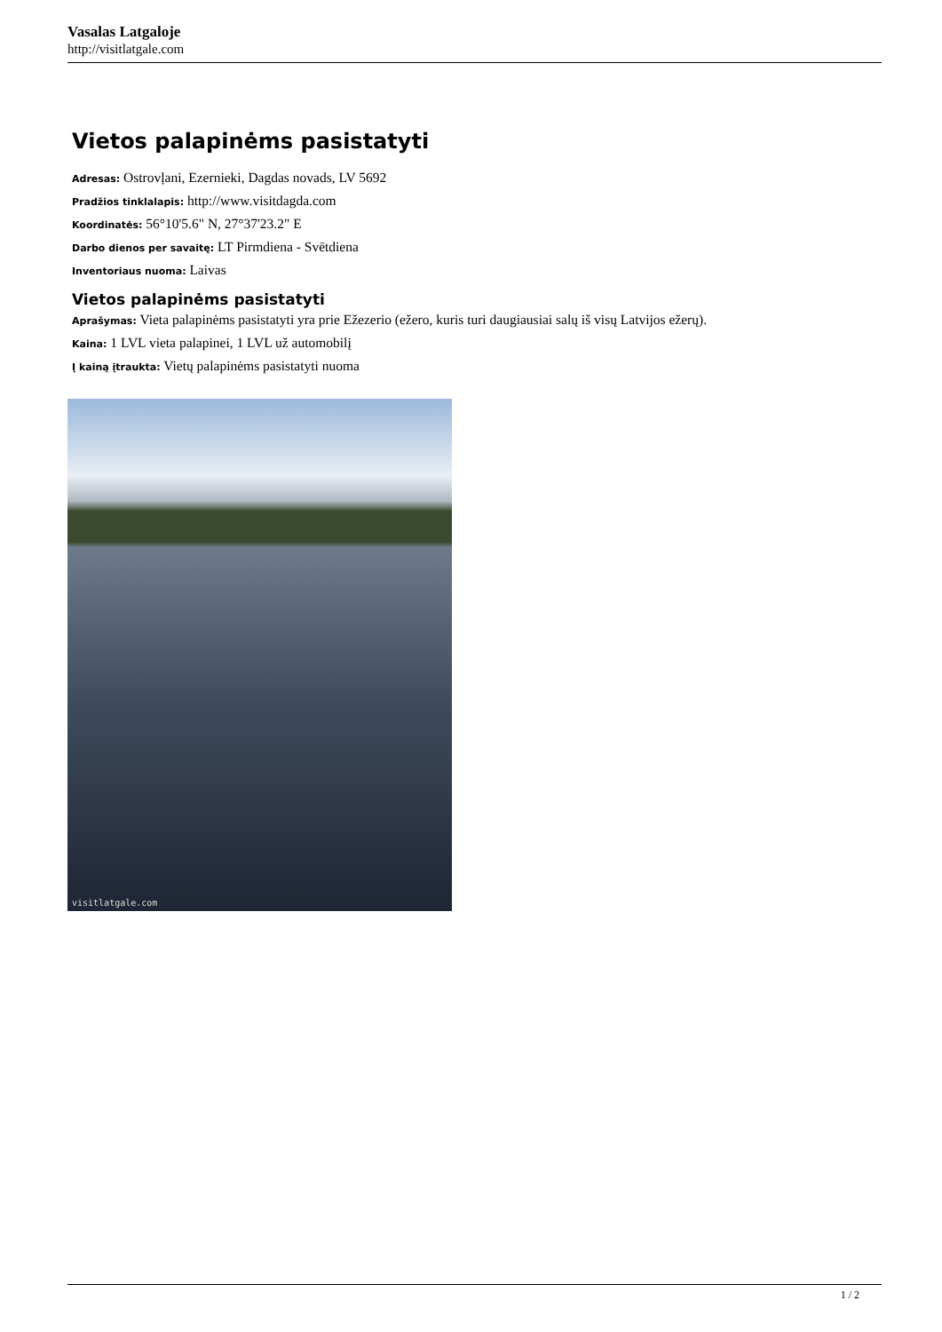Vasalas Latgaloje
http://visitlatgale.com
Vietos palapinėms pasistatyti
Adresas: Ostrovļani, Ezernieki, Dagdas novads, LV 5692
Pradžios tinklalapis: http://www.visitdagda.com
Koordinatės: 56°10'5.6" N, 27°37'23.2" E
Darbo dienos per savaitę: LT Pirmdiena - Svētdiena
Inventoriaus nuoma: Laivas
Vietos palapinėms pasistatyti
Aprašymas: Vieta palapinėms pasistatyti yra prie Ežezerio (ežero, kuris turi daugiausiai salų iš visų Latvijos ežerų).
Kaina: 1 LVL vieta palapinei, 1 LVL už automobilį
Į kainą įtraukta: Vietų palapinėms pasistatyti nuoma
visitlatgale.com
1 / 2